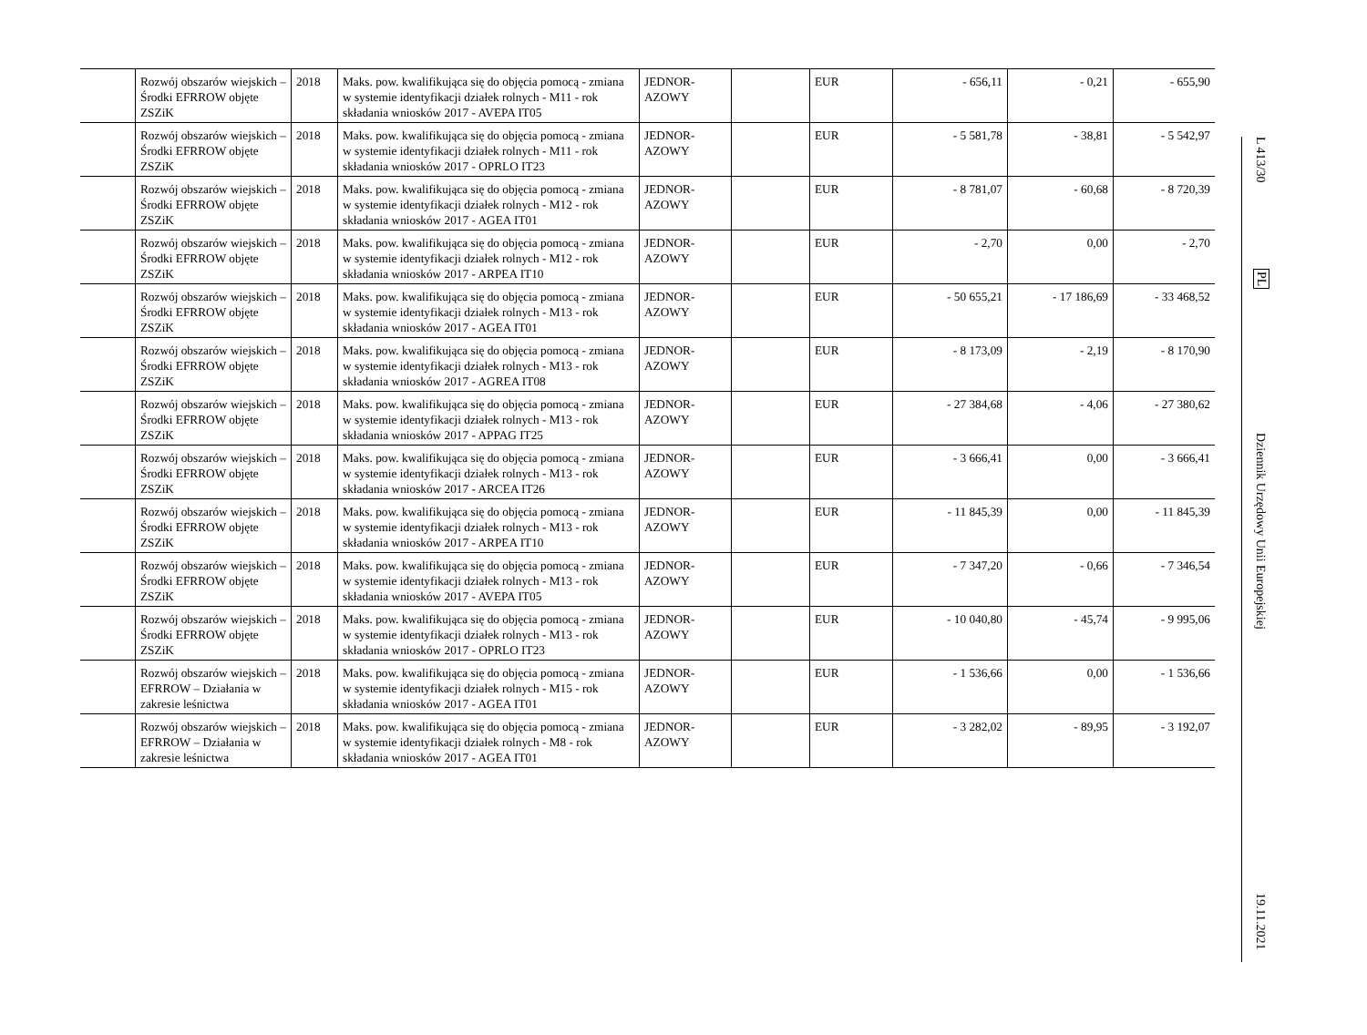| | Rozwój obszarów wiejskich – Środki EFRROW objęte ZSZiK | 2018 | Maks. pow. kwalifikująca się do objęcia pomocą - zmiana w systemie identyfikacji działek rolnych - M11 - rok składania wniosków 2017 - AVEPA IT05 | JEDNOR-AZOWY | | EUR | - 656,11 | - 0,21 | - 655,90 |
| | Rozwój obszarów wiejskich – Środki EFRROW objęte ZSZiK | 2018 | Maks. pow. kwalifikująca się do objęcia pomocą - zmiana w systemie identyfikacji działek rolnych - M11 - rok składania wniosków 2017 - OPRLO IT23 | JEDNOR-AZOWY | | EUR | - 5 581,78 | - 38,81 | - 5 542,97 |
| | Rozwój obszarów wiejskich – Środki EFRROW objęte ZSZiK | 2018 | Maks. pow. kwalifikująca się do objęcia pomocą - zmiana w systemie identyfikacji działek rolnych - M12 - rok składania wniosków 2017 - AGEA IT01 | JEDNOR-AZOWY | | EUR | - 8 781,07 | - 60,68 | - 8 720,39 |
| | Rozwój obszarów wiejskich – Środki EFRROW objęte ZSZiK | 2018 | Maks. pow. kwalifikująca się do objęcia pomocą - zmiana w systemie identyfikacji działek rolnych - M12 - rok składania wniosków 2017 - ARPEA IT10 | JEDNOR-AZOWY | | EUR | - 2,70 | 0,00 | - 2,70 |
| | Rozwój obszarów wiejskich – Środki EFRROW objęte ZSZiK | 2018 | Maks. pow. kwalifikująca się do objęcia pomocą - zmiana w systemie identyfikacji działek rolnych - M13 - rok składania wniosków 2017 - AGEA IT01 | JEDNOR-AZOWY | | EUR | - 50 655,21 | - 17 186,69 | - 33 468,52 |
| | Rozwój obszarów wiejskich – Środki EFRROW objęte ZSZiK | 2018 | Maks. pow. kwalifikująca się do objęcia pomocą - zmiana w systemie identyfikacji działek rolnych - M13 - rok składania wniosków 2017 - AGREA IT08 | JEDNOR-AZOWY | | EUR | - 8 173,09 | - 2,19 | - 8 170,90 |
| | Rozwój obszarów wiejskich – Środki EFRROW objęte ZSZiK | 2018 | Maks. pow. kwalifikująca się do objęcia pomocą - zmiana w systemie identyfikacji działek rolnych - M13 - rok składania wniosków 2017 - APPAG IT25 | JEDNOR-AZOWY | | EUR | - 27 384,68 | - 4,06 | - 27 380,62 |
| | Rozwój obszarów wiejskich – Środki EFRROW objęte ZSZiK | 2018 | Maks. pow. kwalifikująca się do objęcia pomocą - zmiana w systemie identyfikacji działek rolnych - M13 - rok składania wniosków 2017 - ARCEA IT26 | JEDNOR-AZOWY | | EUR | - 3 666,41 | 0,00 | - 3 666,41 |
| | Rozwój obszarów wiejskich – Środki EFRROW objęte ZSZiK | 2018 | Maks. pow. kwalifikująca się do objęcia pomocą - zmiana w systemie identyfikacji działek rolnych - M13 - rok składania wniosków 2017 - ARPEA IT10 | JEDNOR-AZOWY | | EUR | - 11 845,39 | 0,00 | - 11 845,39 |
| | Rozwój obszarów wiejskich – Środki EFRROW objęte ZSZiK | 2018 | Maks. pow. kwalifikująca się do objęcia pomocą - zmiana w systemie identyfikacji działek rolnych - M13 - rok składania wniosków 2017 - AVEPA IT05 | JEDNOR-AZOWY | | EUR | - 7 347,20 | - 0,66 | - 7 346,54 |
| | Rozwój obszarów wiejskich – Środki EFRROW objęte ZSZiK | 2018 | Maks. pow. kwalifikująca się do objęcia pomocą - zmiana w systemie identyfikacji działek rolnych - M13 - rok składania wniosków 2017 - OPRLO IT23 | JEDNOR-AZOWY | | EUR | - 10 040,80 | - 45,74 | - 9 995,06 |
| | Rozwój obszarów wiejskich – EFRROW – Działania w zakresie leśnictwa | 2018 | Maks. pow. kwalifikująca się do objęcia pomocą - zmiana w systemie identyfikacji działek rolnych - M15 - rok składania wniosków 2017 - AGEA IT01 | JEDNOR-AZOWY | | EUR | - 1 536,66 | 0,00 | - 1 536,66 |
| | Rozwój obszarów wiejskich – EFRROW – Działania w zakresie leśnictwa | 2018 | Maks. pow. kwalifikująca się do objęcia pomocą - zmiana w systemie identyfikacji działek rolnych - M8 - rok składania wniosków 2017 - AGEA IT01 | JEDNOR-AZOWY | | EUR | - 3 282,02 | - 89,95 | - 3 192,07 |
L 413/30
PL
Dziennik Urzędowy Unii Europejskiej
19.11.2021